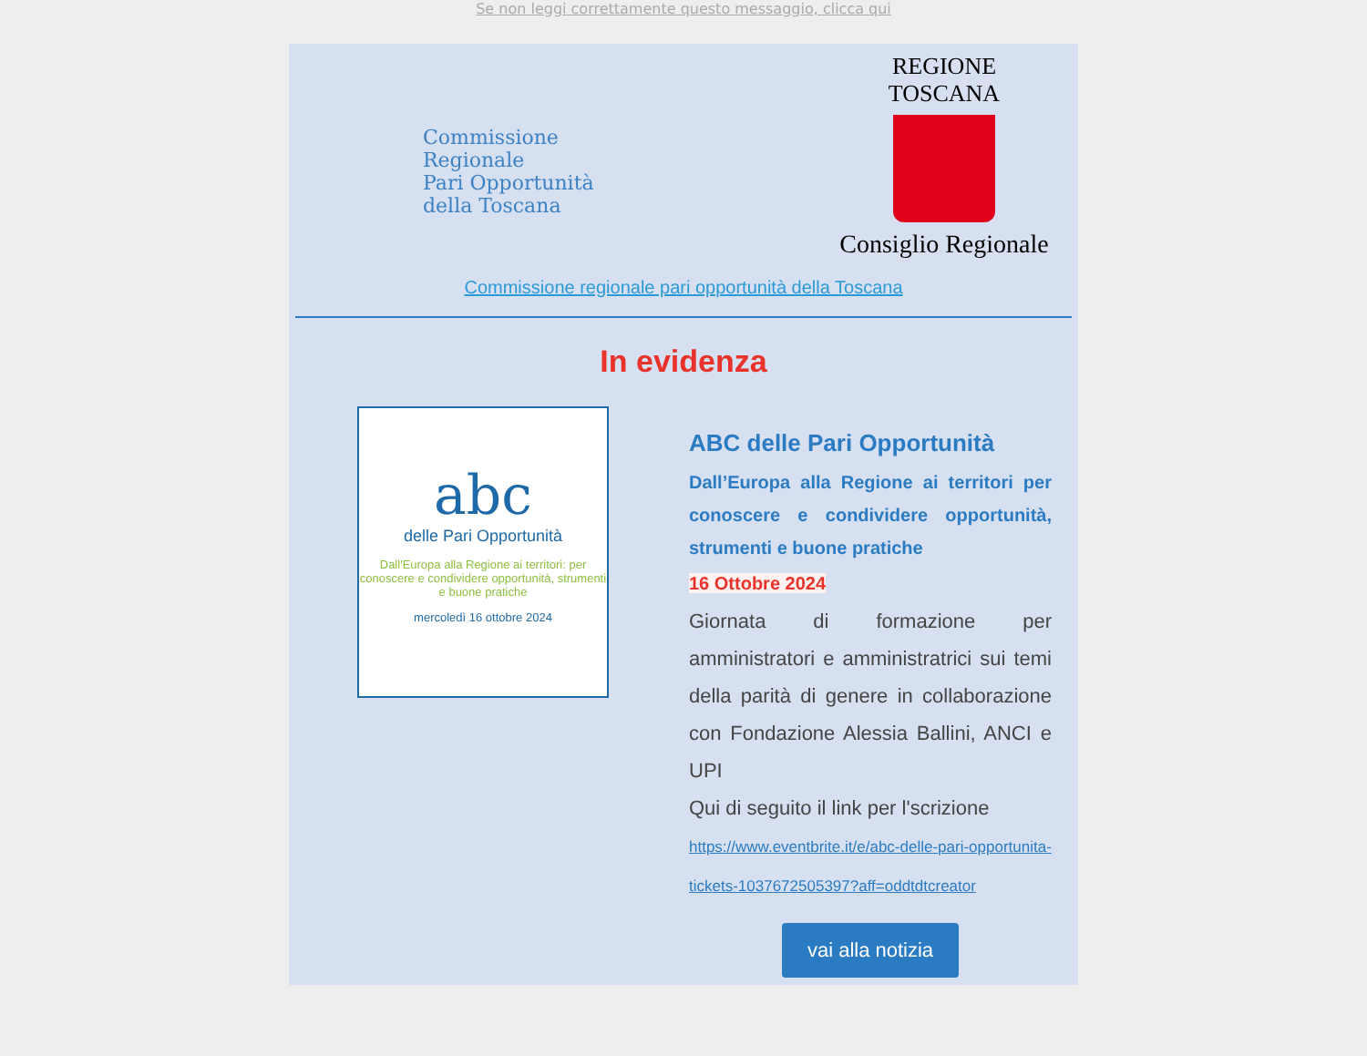Se non leggi correttamente questo messaggio, clicca qui
Commissione Regionale
Pari Opportunità
della Toscana
REGIONE TOSCANA
Consiglio Regionale
Commissione regionale pari opportunità della Toscana
In evidenza
abc
delle Pari Opportunità
Dall'Europa alla Regione ai territori: per conoscere e condividere opportunità, strumenti e buone pratiche
mercoledì 16 ottobre 2024
ABC delle Pari Opportunità
Dall’Europa alla Regione ai territori per conoscere e condividere opportunità, strumenti e buone pratiche
16 Ottobre 2024
Giornata di formazione per amministratori e amministratrici sui temi della parità di genere in collaborazione con Fondazione Alessia Ballini, ANCI e UPI
Qui di seguito il link per l'scrizione
https://www.eventbrite.it/e/abc-delle-pari-opportunita-tickets-1037672505397?aff=oddtdtcreator
vai alla notizia